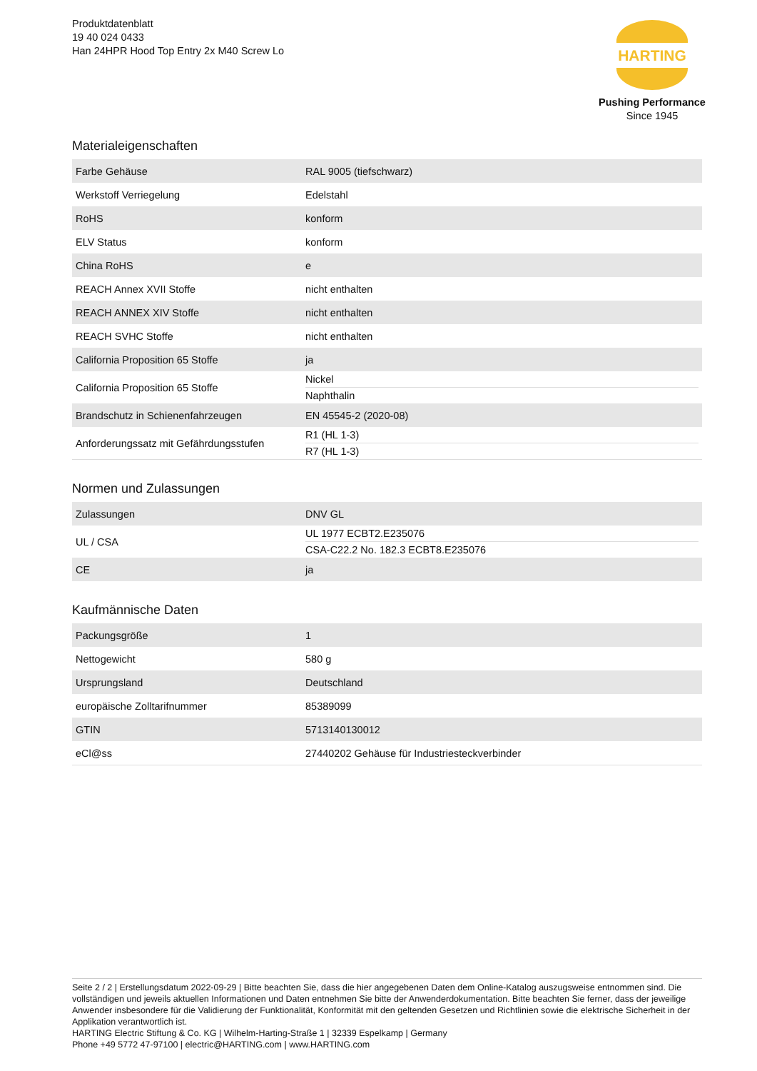Produktdatenblatt
19 40 024 0433
Han 24HPR Hood Top Entry 2x M40 Screw Lo
HARTING
Pushing Performance
Since 1945
Materialeigenschaften
| Farbe Gehäuse | RAL 9005 (tiefschwarz) |
| Werkstoff Verriegelung | Edelstahl |
| RoHS | konform |
| ELV Status | konform |
| China RoHS | e |
| REACH Annex XVII Stoffe | nicht enthalten |
| REACH ANNEX XIV Stoffe | nicht enthalten |
| REACH SVHC Stoffe | nicht enthalten |
| California Proposition 65 Stoffe | ja |
| California Proposition 65 Stoffe | Nickel Naphthalin |
| Brandschutz in Schienenfahrzeugen | EN 45545-2 (2020-08) |
| Anforderungssatz mit Gefährdungsstufen | R1 (HL 1-3) R7 (HL 1-3) |
Normen und Zulassungen
| Zulassungen | DNV GL |
| UL / CSA | UL 1977 ECBT2.E235076 CSA-C22.2 No. 182.3 ECBT8.E235076 |
| CE | ja |
Kaufmännische Daten
| Packungsgröße | 1 |
| Nettogewicht | 580 g |
| Ursprungsland | Deutschland |
| europäische Zolltarifnummer | 85389099 |
| GTIN | 5713140130012 |
| eCl@ss | 27440202 Gehäuse für Industriesteckverbinder |
Seite 2 / 2 | Erstellungsdatum 2022-09-29 | Bitte beachten Sie, dass die hier angegebenen Daten dem Online-Katalog auszugsweise entnommen sind. Die vollständigen und jeweils aktuellen Informationen und Daten entnehmen Sie bitte der Anwenderdokumentation. Bitte beachten Sie ferner, dass der jeweilige Anwender insbesondere für die Validierung der Funktionalität, Konformität mit den geltenden Gesetzen und Richtlinien sowie die elektrische Sicherheit in der Applikation verantwortlich ist.
HARTING Electric Stiftung & Co. KG | Wilhelm-Harting-Straße 1 | 32339 Espelkamp | Germany
Phone +49 5772 47-97100 | electric@HARTING.com | www.HARTING.com